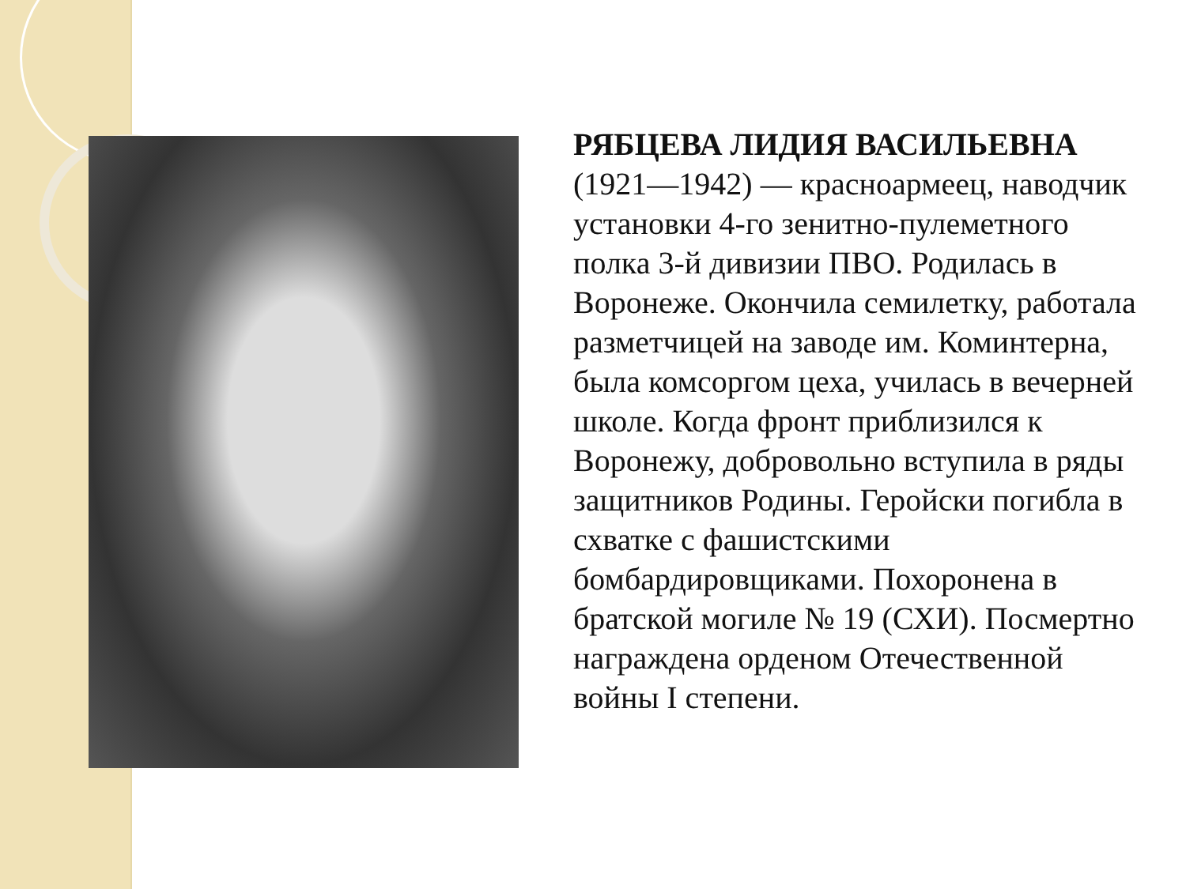РЯБЦЕВА ЛИДИЯ ВАСИЛЬЕВНА (1921—1942) — красноармеец, наводчик установки 4-го зенитно-пулеметного полка 3-й дивизии ПВО. Родилась в Воронеже. Окончила семилетку, работала разметчицей на заводе им. Коминтерна, была комсоргом цеха, училась в вечерней школе. Когда фронт приблизился к Воронежу, добровольно вступила в ряды защитников Родины. Геройски погибла в схватке с фашистскими бомбардировщиками. Похоронена в братской могиле № 19 (СХИ). Посмертно награждена орденом Отечественной войны I степени.